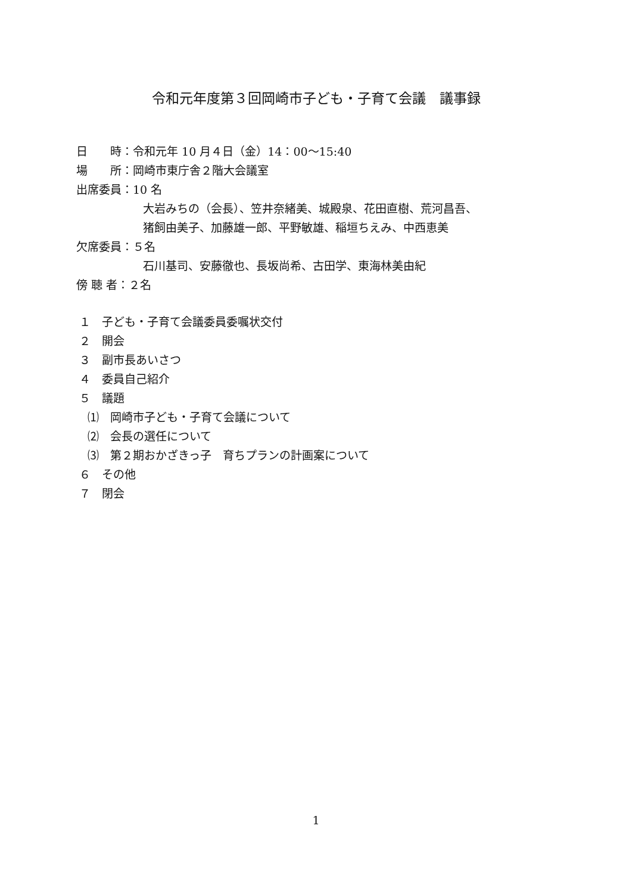令和元年度第３回岡崎市子ども・子育て会議　議事録
日　　時：令和元年 10 月４日（金）14：00～15:40
場　　所：岡崎市東庁舎２階大会議室
出席委員：10 名
大岩みちの（会長）、笠井奈緒美、城殿泉、花田直樹、荒河昌吾、
猪飼由美子、加藤雄一郎、平野敏雄、稲垣ちえみ、中西恵美
欠席委員：５名
石川基司、安藤徹也、長坂尚希、古田学、東海林美由紀
傍 聴 者：２名
１　子ども・子育て会議委員委嘱状交付
２　開会
３　副市長あいさつ
４　委員自己紹介
５　議題
⑴　岡崎市子ども・子育て会議について
⑵　会長の選任について
⑶　第２期おかざきっ子　育ちプランの計画案について
６　その他
７　閉会
1